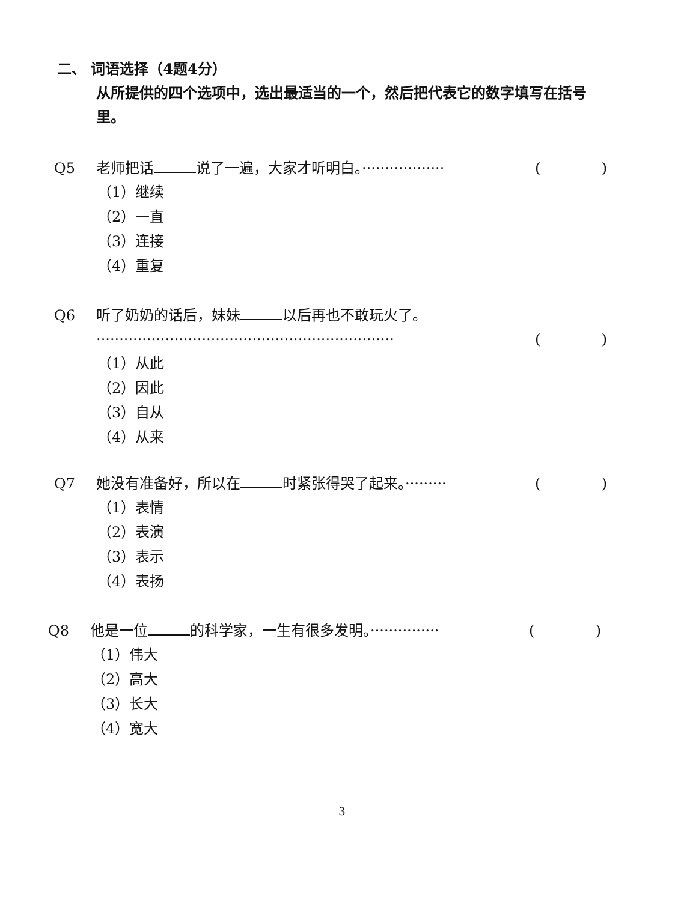二、 词语选择（4题4分）
从所提供的四个选项中，选出最适当的一个，然后把代表它的数字填写在括号里。
Q5 老师把话 说了一遍，大家才听明白。·················· ()
（1）继续
（2）一直
（3）连接
（4）重复
Q6 听了奶奶的话后，妹妹 以后再也不敢玩火了。
································································· ()
（1）从此
（2）因此
（3）自从
（4）从来
Q7 她没有准备好，所以在 时紧张得哭了起来。········· ()
（1）表情
（2）表演
（3）表示
（4）表扬
Q8 他是一位 的科学家，一生有很多发明。··············· ()
（1）伟大
（2）高大
（3）长大
（4）宽大
3